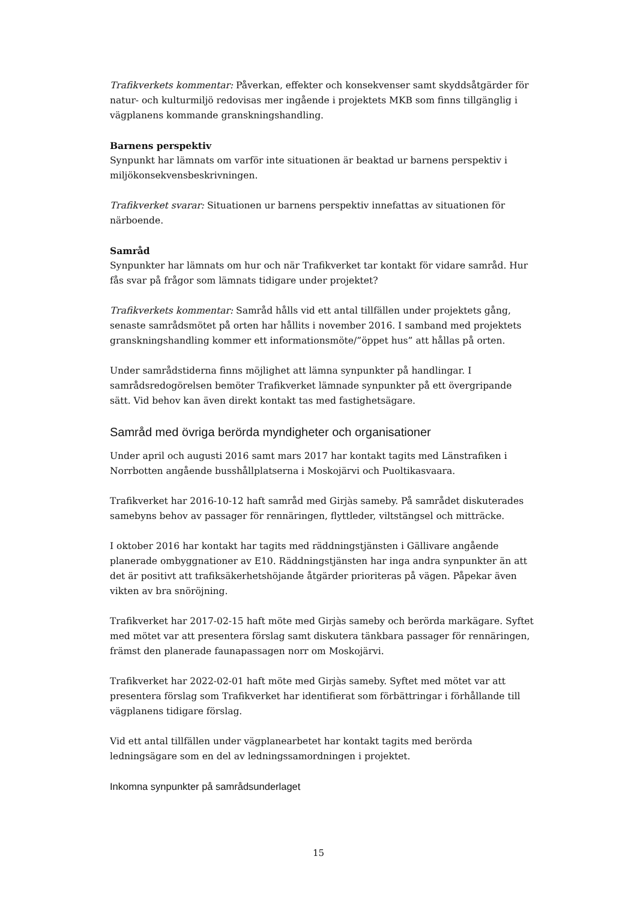Trafikverkets kommentar: Påverkan, effekter och konsekvenser samt skyddsåtgärder för natur- och kulturmiljö redovisas mer ingående i projektets MKB som finns tillgänglig i vägplanens kommande granskningshandling.
Barnens perspektiv
Synpunkt har lämnats om varför inte situationen är beaktad ur barnens perspektiv i miljökonsekvensbeskrivningen.
Trafikverket svarar: Situationen ur barnens perspektiv innefattas av situationen för närboende.
Samråd
Synpunkter har lämnats om hur och när Trafikverket tar kontakt för vidare samråd. Hur fås svar på frågor som lämnats tidigare under projektet?
Trafikverkets kommentar: Samråd hålls vid ett antal tillfällen under projektets gång, senaste samrådsmötet på orten har hållits i november 2016. I samband med projektets granskningshandling kommer ett informationsmöte/”öppet hus” att hållas på orten.
Under samrådstiderna finns möjlighet att lämna synpunkter på handlingar. I samrådsredogörelsen bemöter Trafikverket lämnade synpunkter på ett övergripande sätt. Vid behov kan även direkt kontakt tas med fastighetsägare.
Samråd med övriga berörda myndigheter och organisationer
Under april och augusti 2016 samt mars 2017 har kontakt tagits med Länstrafiken i Norrbotten angående busshållplatserna i Moskojärvi och Puoltikasvaara.
Trafikverket har 2016-10-12 haft samråd med Girjàs sameby. På samrådet diskuterades samebyns behov av passager för rennäringen, flyttleder, viltstängsel och mitträcke.
I oktober 2016 har kontakt har tagits med räddningstjänsten i Gällivare angående planerade ombyggnationer av E10. Räddningstjänsten har inga andra synpunkter än att det är positivt att trafiksäkerhetshöjande åtgärder prioriteras på vägen. Påpekar även vikten av bra snöröjning.
Trafikverket har 2017-02-15 haft möte med Girjàs sameby och berörda markägare. Syftet med mötet var att presentera förslag samt diskutera tänkbara passager för rennäringen, främst den planerade faunapassagen norr om Moskojärvi.
Trafikverket har 2022-02-01 haft möte med Girjàs sameby. Syftet med mötet var att presentera förslag som Trafikverket har identifierat som förbättringar i förhållande till vägplanens tidigare förslag.
Vid ett antal tillfällen under vägplanearbetet har kontakt tagits med berörda ledningsägare som en del av ledningssamordningen i projektet.
Inkomna synpunkter på samrådsunderlaget
15